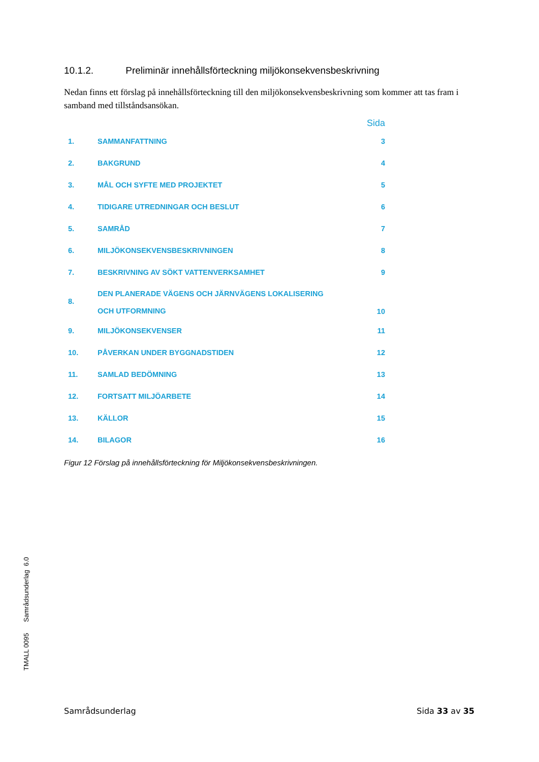10.1.2. Preliminär innehållsförteckning miljökonsekvensbeskrivning
Nedan finns ett förslag på innehållsförteckning till den miljökonsekvensbeskrivning som kommer att tas fram i samband med tillståndsansökan.
| | | Sida |
| --- | --- | --- |
| 1. | SAMMANFATTNING | 3 |
| 2. | BAKGRUND | 4 |
| 3. | MÅL OCH SYFTE MED PROJEKTET | 5 |
| 4. | TIDIGARE UTREDNINGAR OCH BESLUT | 6 |
| 5. | SAMRÅD | 7 |
| 6. | MILJÖKONSEKVENSBESKRIVNINGEN | 8 |
| 7. | BESKRIVNING AV SÖKT VATTENVERKSAMHET | 9 |
| 8. | DEN PLANERADE VÄGENS OCH JÄRNVÄGENS LOKALISERING OCH UTFORMNING | 10 |
| 9. | MILJÖKONSEKVENSER | 11 |
| 10. | PÅVERKAN UNDER BYGGNADSTIDEN | 12 |
| 11. | SAMLAD BEDÖMNING | 13 |
| 12. | FORTSATT MILJÖARBETE | 14 |
| 13. | KÄLLOR | 15 |
| 14. | BILAGOR | 16 |
Figur 12 Förslag på innehållsförteckning för Miljökonsekvensbeskrivningen.
TMALL 0095 Samrådsunderlag 6.0
Samrådsunderlag Sida 33 av 35